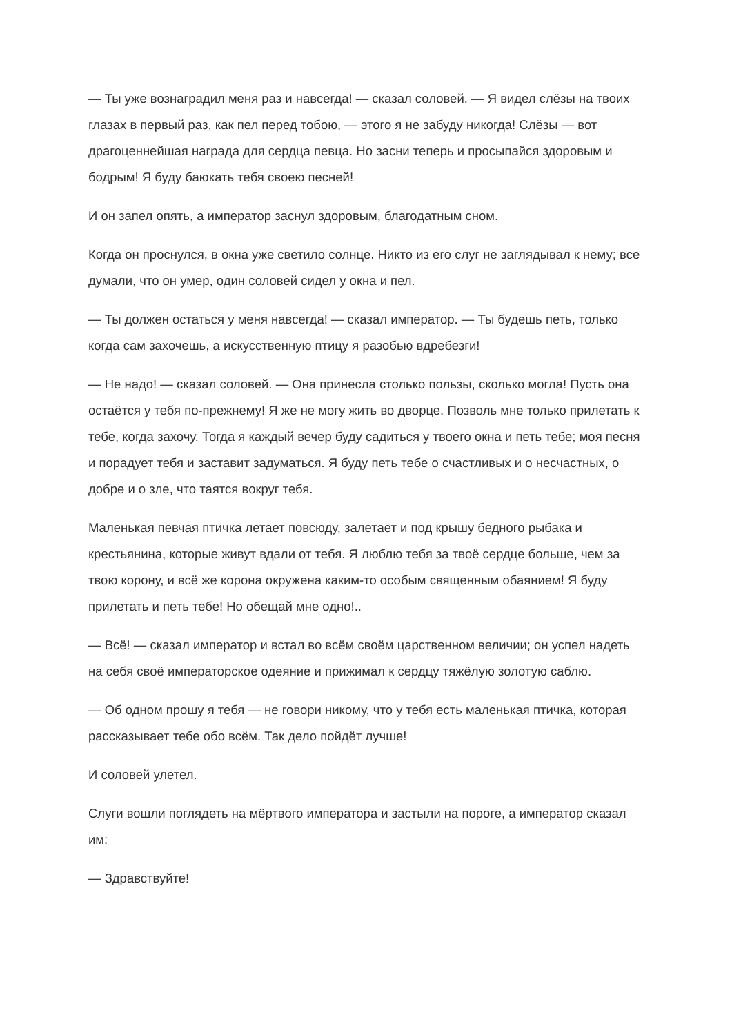— Ты уже вознаградил меня раз и навсегда! — сказал соловей. — Я видел слёзы на твоих глазах в первый раз, как пел перед тобою, — этого я не забуду никогда! Слёзы — вот драгоценнейшая награда для сердца певца. Но засни теперь и просыпайся здоровым и бодрым! Я буду баюкать тебя своею песней!
И он запел опять, а император заснул здоровым, благодатным сном.
Когда он проснулся, в окна уже светило солнце. Никто из его слуг не заглядывал к нему; все думали, что он умер, один соловей сидел у окна и пел.
— Ты должен остаться у меня навсегда! — сказал император. — Ты будешь петь, только когда сам захочешь, а искусственную птицу я разобью вдребезги!
— Не надо! — сказал соловей. — Она принесла столько пользы, сколько могла! Пусть она остаётся у тебя по-прежнему! Я же не могу жить во дворце. Позволь мне только прилетать к тебе, когда захочу. Тогда я каждый вечер буду садиться у твоего окна и петь тебе; моя песня и порадует тебя и заставит задуматься. Я буду петь тебе о счастливых и о несчастных, о добре и о зле, что таятся вокруг тебя.
Маленькая певчая птичка летает повсюду, залетает и под крышу бедного рыбака и крестьянина, которые живут вдали от тебя. Я люблю тебя за твоё сердце больше, чем за твою корону, и всё же корона окружена каким-то особым священным обаянием! Я буду прилетать и петь тебе! Но обещай мне одно!..
— Всё! — сказал император и встал во всём своём царственном величии; он успел надеть на себя своё императорское одеяние и прижимал к сердцу тяжёлую золотую саблю.
— Об одном прошу я тебя — не говори никому, что у тебя есть маленькая птичка, которая рассказывает тебе обо всём. Так дело пойдёт лучше!
И соловей улетел.
Слуги вошли поглядеть на мёртвого императора и застыли на пороге, а император сказал им:
— Здравствуйте!